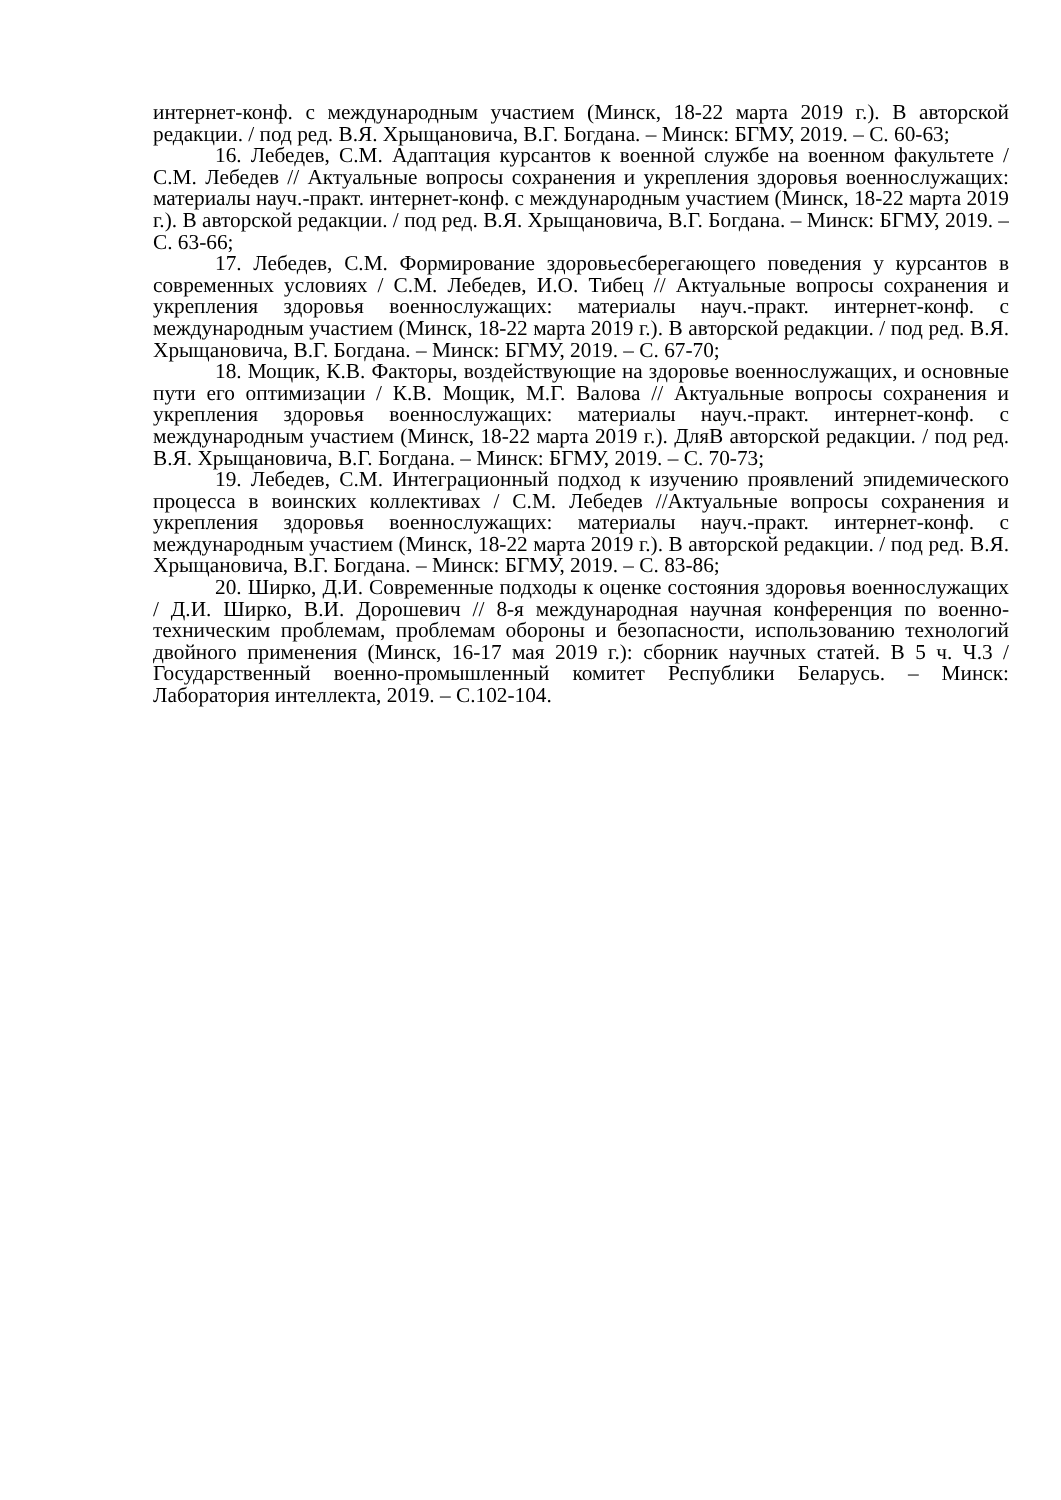интернет-конф. с международным участием (Минск, 18-22 марта 2019 г.). В авторской редакции. / под ред. В.Я. Хрыщановича, В.Г. Богдана. – Минск: БГМУ, 2019. – С. 60-63;
16. Лебедев, С.М. Адаптация курсантов к военной службе на военном факультете / С.М. Лебедев // Актуальные вопросы сохранения и укрепления здоровья военнослужащих: материалы науч.-практ. интернет-конф. с международным участием (Минск, 18-22 марта 2019 г.). В авторской редакции. / под ред. В.Я. Хрыщановича, В.Г. Богдана. – Минск: БГМУ, 2019. – С. 63-66;
17. Лебедев, С.М. Формирование здоровьесберегающего поведения у курсантов в современных условиях / С.М. Лебедев, И.О. Тибец // Актуальные вопросы сохранения и укрепления здоровья военнослужащих: материалы науч.-практ. интернет-конф. с международным участием (Минск, 18-22 марта 2019 г.). В авторской редакции. / под ред. В.Я. Хрыщановича, В.Г. Богдана. – Минск: БГМУ, 2019. – С. 67-70;
18. Мощик, К.В. Факторы, воздействующие на здоровье военнослужащих, и основные пути его оптимизации / К.В. Мощик, М.Г. Валова // Актуальные вопросы сохранения и укрепления здоровья военнослужащих: материалы науч.-практ. интернет-конф. с международным участием (Минск, 18-22 марта 2019 г.). ДляВ авторской редакции. / под ред. В.Я. Хрыщановича, В.Г. Богдана. – Минск: БГМУ, 2019. – С. 70-73;
19. Лебедев, С.М. Интеграционный подход к изучению проявлений эпидемического процесса в воинских коллективах / С.М. Лебедев //Актуальные вопросы сохранения и укрепления здоровья военнослужащих: материалы науч.-практ. интернет-конф. с международным участием (Минск, 18-22 марта 2019 г.). В авторской редакции. / под ред. В.Я. Хрыщановича, В.Г. Богдана. – Минск: БГМУ, 2019. – С. 83-86;
20. Ширко, Д.И. Современные подходы к оценке состояния здоровья военнослужащих / Д.И. Ширко, В.И. Дорошевич // 8-я международная научная конференция по военно-техническим проблемам, проблемам обороны и безопасности, использованию технологий двойного применения (Минск, 16-17 мая 2019 г.): сборник научных статей. В 5 ч. Ч.3 / Государственный военно-промышленный комитет Республики Беларусь. – Минск: Лаборатория интеллекта, 2019. – С.102-104.